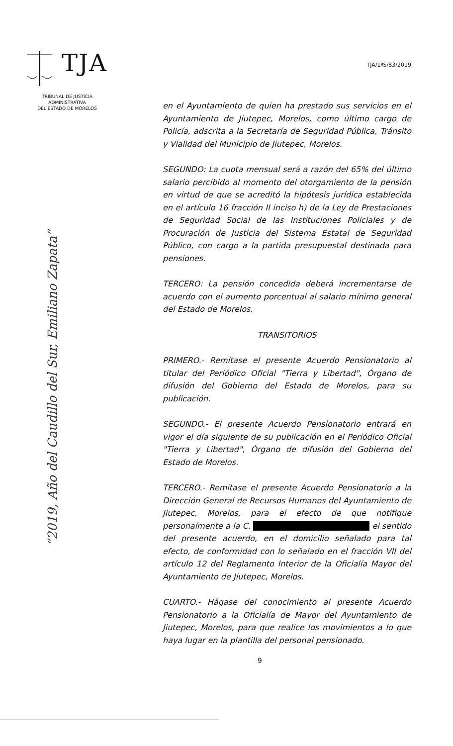TJA
TRIBUNAL DE JUSTICIA ADMINISTRATIVA
DEL ESTADO DE MORELOS
TJA/1ªS/83/2019
“2019, Año del Caudillo del Sur, Emiliano Zapata”
en el Ayuntamiento de quien ha prestado sus servicios en el Ayuntamiento de Jiutepec, Morelos, como último cargo de Policía, adscrita a la Secretaría de Seguridad Pública, Tránsito y Vialidad del Municipio de Jiutepec, Morelos.
SEGUNDO: La cuota mensual será a razón del 65% del último salario percibido al momento del otorgamiento de la pensión en virtud de que se acreditó la hipótesis jurídica establecida en el artículo 16 fracción II inciso h) de la Ley de Prestaciones de Seguridad Social de las Instituciones Policiales y de Procuración de Justicia del Sistema Estatal de Seguridad Público, con cargo a la partida presupuestal destinada para pensiones.
TERCERO: La pensión concedida deberá incrementarse de acuerdo con el aumento porcentual al salario mínimo general del Estado de Morelos.
TRANSITORIOS
PRIMERO.- Remítase el presente Acuerdo Pensionatorio al titular del Periódico Oficial "Tierra y Libertad", Órgano de difusión del Gobierno del Estado de Morelos, para su publicación.
SEGUNDO.- El presente Acuerdo Pensionatorio entrará en vigor el día siguiente de su publicación en el Periódico Oficial "Tierra y Libertad", Órgano de difusión del Gobierno del Estado de Morelos.
TERCERO.- Remítase el presente Acuerdo Pensionatorio a la Dirección General de Recursos Humanos del Ayuntamiento de Jiutepec, Morelos, para el efecto de que notifique personalmente a la C. el sentido del presente acuerdo, en el domicilio señalado para tal efecto, de conformidad con lo señalado en el fracción VII del artículo 12 del Reglamento Interior de la Oficialía Mayor del Ayuntamiento de Jiutepec, Morelos.
CUARTO.- Hágase del conocimiento al presente Acuerdo Pensionatorio a la Oficialía de Mayor del Ayuntamiento de Jiutepec, Morelos, para que realice los movimientos a lo que haya lugar en la plantilla del personal pensionado.
9